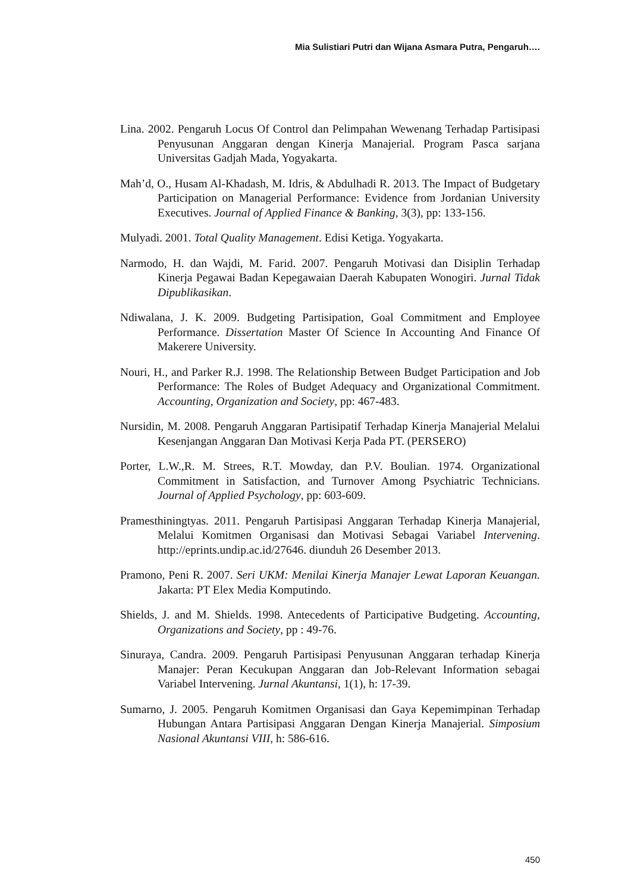Mia Sulistiari Putri dan Wijana Asmara Putra, Pengaruh….
Lina. 2002. Pengaruh Locus Of Control dan Pelimpahan Wewenang Terhadap Partisipasi Penyusunan Anggaran dengan Kinerja Manajerial. Program Pasca sarjana Universitas Gadjah Mada, Yogyakarta.
Mah’d, O., Husam Al-Khadash, M. Idris, & Abdulhadi R. 2013. The Impact of Budgetary Participation on Managerial Performance: Evidence from Jordanian University Executives. Journal of Applied Finance & Banking, 3(3), pp: 133-156.
Mulyadi. 2001. Total Quality Management. Edisi Ketiga. Yogyakarta.
Narmodo, H. dan Wajdi, M. Farid. 2007. Pengaruh Motivasi dan Disiplin Terhadap Kinerja Pegawai Badan Kepegawaian Daerah Kabupaten Wonogiri. Jurnal Tidak Dipublikasikan.
Ndiwalana, J. K. 2009. Budgeting Partisipation, Goal Commitment and Employee Performance. Dissertation Master Of Science In Accounting And Finance Of Makerere University.
Nouri, H., and Parker R.J. 1998. The Relationship Between Budget Participation and Job Performance: The Roles of Budget Adequacy and Organizational Commitment. Accounting, Organization and Society, pp: 467-483.
Nursidin, M. 2008. Pengaruh Anggaran Partisipatif Terhadap Kinerja Manajerial Melalui Kesenjangan Anggaran Dan Motivasi Kerja Pada PT. (PERSERO)
Porter, L.W.,R. M. Strees, R.T. Mowday, dan P.V. Boulian. 1974. Organizational Commitment in Satisfaction, and Turnover Among Psychiatric Technicians. Journal of Applied Psychology, pp: 603-609.
Pramesthiningtyas. 2011. Pengaruh Partisipasi Anggaran Terhadap Kinerja Manajerial, Melalui Komitmen Organisasi dan Motivasi Sebagai Variabel Intervening. http://eprints.undip.ac.id/27646. diunduh 26 Desember 2013.
Pramono, Peni R. 2007. Seri UKM: Menilai Kinerja Manajer Lewat Laporan Keuangan. Jakarta: PT Elex Media Komputindo.
Shields, J. and M. Shields. 1998. Antecedents of Participative Budgeting. Accounting, Organizations and Society, pp : 49-76.
Sinuraya, Candra. 2009. Pengaruh Partisipasi Penyusunan Anggaran terhadap Kinerja Manajer: Peran Kecukupan Anggaran dan Job-Relevant Information sebagai Variabel Intervening. Jurnal Akuntansi, 1(1), h: 17-39.
Sumarno, J. 2005. Pengaruh Komitmen Organisasi dan Gaya Kepemimpinan Terhadap Hubungan Antara Partisipasi Anggaran Dengan Kinerja Manajerial. Simposium Nasional Akuntansi VIII, h: 586-616.
450